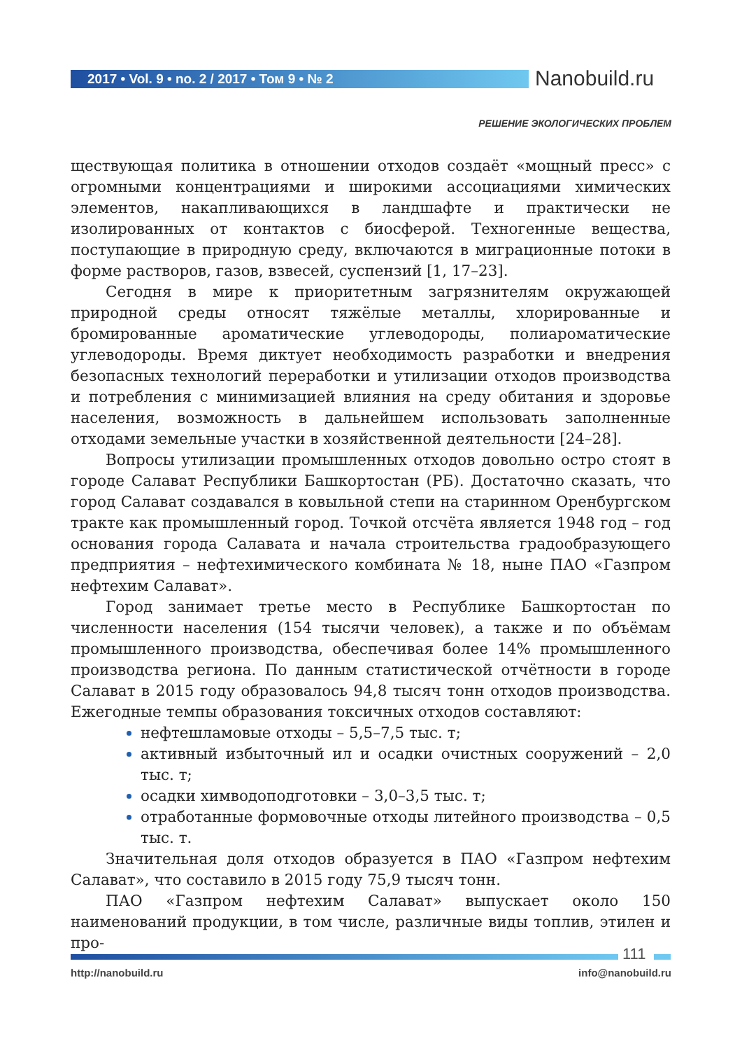2017 • Vol. 9 • no. 2 / 2017 • Том 9 • № 2 Nanobuild.ru
РЕШЕНИЕ ЭКОЛОГИЧЕСКИХ ПРОБЛЕМ
ществующая политика в отношении отходов создаёт «мощный пресс» с огромными концентрациями и широкими ассоциациями химических элементов, накапливающихся в ландшафте и практически не изолированных от контактов с биосферой. Техногенные вещества, поступающие в природную среду, включаются в миграционные потоки в форме растворов, газов, взвесей, суспензий [1, 17–23].
Сегодня в мире к приоритетным загрязнителям окружающей природной среды относят тяжёлые металлы, хлорированные и бромированные ароматические углеводороды, полиароматические углеводороды. Время диктует необходимость разработки и внедрения безопасных технологий переработки и утилизации отходов производства и потребления с минимизацией влияния на среду обитания и здоровье населения, возможность в дальнейшем использовать заполненные отходами земельные участки в хозяйственной деятельности [24–28].
Вопросы утилизации промышленных отходов довольно остро стоят в городе Салават Республики Башкортостан (РБ). Достаточно сказать, что город Салават создавался в ковыльной степи на старинном Оренбургском тракте как промышленный город. Точкой отсчёта является 1948 год – год основания города Салавата и начала строительства градообразующего предприятия – нефтехимического комбината № 18, ныне ПАО «Газпром нефтехим Салават».
Город занимает третье место в Республике Башкортостан по численности населения (154 тысячи человек), а также и по объёмам промышленного производства, обеспечивая более 14% промышленного производства региона. По данным статистической отчётности в городе Салават в 2015 году образовалось 94,8 тысяч тонн отходов производства. Ежегодные темпы образования токсичных отходов составляют:
нефтешламовые отходы – 5,5–7,5 тыс. т;
активный избыточный ил и осадки очистных сооружений – 2,0 тыс. т;
осадки химводоподготовки – 3,0–3,5 тыс. т;
отработанные формовочные отходы литейного производства – 0,5 тыс. т.
Значительная доля отходов образуется в ПАО «Газпром нефтехим Салават», что составило в 2015 году 75,9 тысяч тонн.
ПАО «Газпром нефтехим Салават» выпускает около 150 наименований продукции, в том числе, различные виды топлив, этилен и про-
111
http://nanobuild.ru info@nanobuild.ru